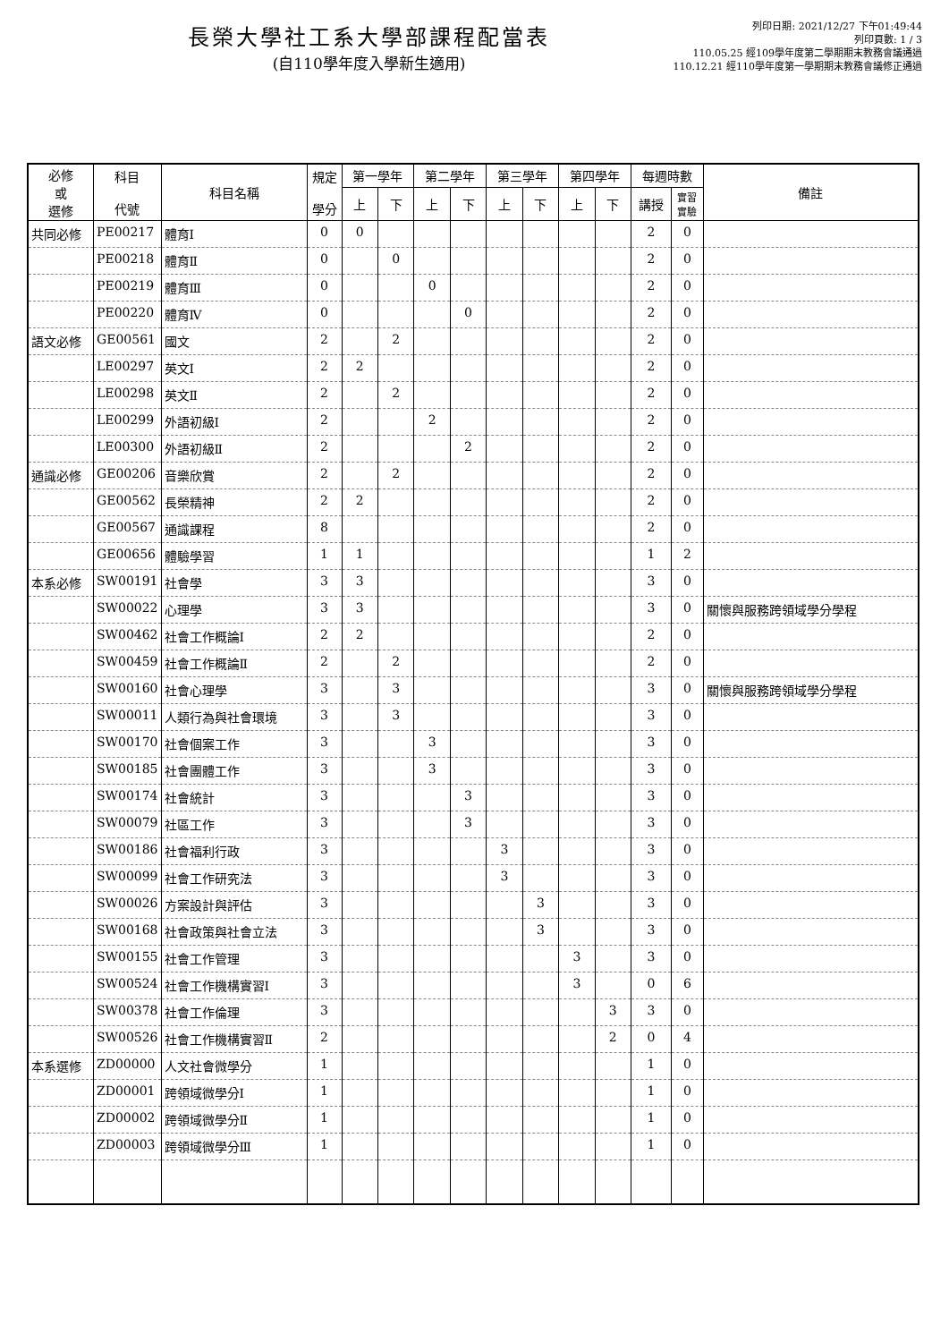長榮大學社工系大學部課程配當表
(自110學年度入學新生適用)
列印日期: 2021/12/27 下午01:49:44
列印頁數: 1 / 3
110.05.25 經109學年度第二學期期末教務會議通過
110.12.21 經110學年度第一學期期末教務會議修正通過
| 必修 或 選修 | 科目 代號 | 科目名稱 | 規定 學分 | 第一學年 | | 第二學年 | | 第三學年 | | 第四學年 | | 每週時數 | | 備註 |
| --- | --- | --- | --- | --- | --- | --- | --- | --- | --- | --- | --- | --- | --- | --- |
| | | | | 上 | 下 | 上 | 下 | 上 | 下 | 上 | 下 | 講授 | 實習 實驗 | |
| 共同必修 | PE00217 | 體育Ⅰ | 0 | 0 | | | | | | | | 2 | 0 | |
| | PE00218 | 體育Ⅱ | 0 | | 0 | | | | | | | 2 | 0 | |
| | PE00219 | 體育Ⅲ | 0 | | | 0 | | | | | | 2 | 0 | |
| | PE00220 | 體育Ⅳ | 0 | | | | 0 | | | | | 2 | 0 | |
| 語文必修 | GE00561 | 國文 | 2 | | 2 | | | | | | | 2 | 0 | |
| | LE00297 | 英文Ⅰ | 2 | 2 | | | | | | | | 2 | 0 | |
| | LE00298 | 英文Ⅱ | 2 | | 2 | | | | | | | 2 | 0 | |
| | LE00299 | 外語初級Ⅰ | 2 | | | 2 | | | | | | 2 | 0 | |
| | LE00300 | 外語初級Ⅱ | 2 | | | | 2 | | | | | 2 | 0 | |
| 通識必修 | GE00206 | 音樂欣賞 | 2 | | 2 | | | | | | | 2 | 0 | |
| | GE00562 | 長榮精神 | 2 | 2 | | | | | | | | 2 | 0 | |
| | GE00567 | 通識課程 | 8 | | | | | | | | | 2 | 0 | |
| | GE00656 | 體驗學習 | 1 | 1 | | | | | | | | 1 | 2 | |
| 本系必修 | SW00191 | 社會學 | 3 | 3 | | | | | | | | 3 | 0 | |
| | SW00022 | 心理學 | 3 | 3 | | | | | | | | 3 | 0 | 關懷與服務跨領域學分學程 |
| | SW00462 | 社會工作概論Ⅰ | 2 | 2 | | | | | | | | 2 | 0 | |
| | SW00459 | 社會工作概論Ⅱ | 2 | | 2 | | | | | | | 2 | 0 | |
| | SW00160 | 社會心理學 | 3 | | 3 | | | | | | | 3 | 0 | 關懷與服務跨領域學分學程 |
| | SW00011 | 人類行為與社會環境 | 3 | | 3 | | | | | | | 3 | 0 | |
| | SW00170 | 社會個案工作 | 3 | | | 3 | | | | | | 3 | 0 | |
| | SW00185 | 社會團體工作 | 3 | | | 3 | | | | | | 3 | 0 | |
| | SW00174 | 社會統計 | 3 | | | | 3 | | | | | 3 | 0 | |
| | SW00079 | 社區工作 | 3 | | | | 3 | | | | | 3 | 0 | |
| | SW00186 | 社會福利行政 | 3 | | | | | 3 | | | | 3 | 0 | |
| | SW00099 | 社會工作研究法 | 3 | | | | | 3 | | | | 3 | 0 | |
| | SW00026 | 方案設計與評估 | 3 | | | | | | 3 | | | 3 | 0 | |
| | SW00168 | 社會政策與社會立法 | 3 | | | | | | 3 | | | 3 | 0 | |
| | SW00155 | 社會工作管理 | 3 | | | | | | | 3 | | 3 | 0 | |
| | SW00524 | 社會工作機構實習Ⅰ | 3 | | | | | | | 3 | | 0 | 6 | |
| | SW00378 | 社會工作倫理 | 3 | | | | | | | | 3 | 3 | 0 | |
| | SW00526 | 社會工作機構實習Ⅱ | 2 | | | | | | | | 2 | 0 | 4 | |
| 本系選修 | ZD00000 | 人文社會微學分 | 1 | | | | | | | | | 1 | 0 | |
| | ZD00001 | 跨領域微學分Ⅰ | 1 | | | | | | | | | 1 | 0 | |
| | ZD00002 | 跨領域微學分Ⅱ | 1 | | | | | | | | | 1 | 0 | |
| | ZD00003 | 跨領域微學分Ⅲ | 1 | | | | | | | | | 1 | 0 | |